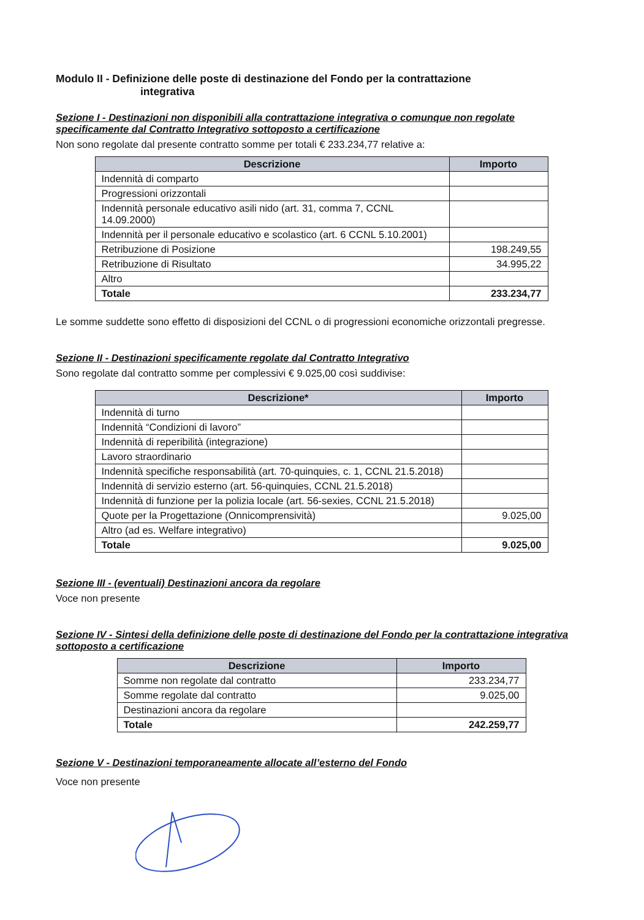Modulo II - Definizione delle poste di destinazione del Fondo per la contrattazione
integrativa
Sezione I - Destinazioni non disponibili alla contrattazione integrativa o comunque non regolate specificamente dal Contratto Integrativo sottoposto a certificazione
Non sono regolate dal presente contratto somme per totali € 233.234,77 relative a:
| Descrizione | Importo |
| --- | --- |
| Indennità di comparto | |
| Progressioni orizzontali | |
| Indennità personale educativo asili nido (art. 31, comma 7, CCNL 14.09.2000) | |
| Indennità per il personale educativo e scolastico (art. 6 CCNL 5.10.2001) | |
| Retribuzione di Posizione | 198.249,55 |
| Retribuzione di Risultato | 34.995,22 |
| Altro | |
| Totale | 233.234,77 |
Le somme suddette sono effetto di disposizioni del CCNL o di progressioni economiche orizzontali pregresse.
Sezione II - Destinazioni specificamente regolate dal Contratto Integrativo
Sono regolate dal contratto somme per complessivi € 9.025,00 così suddivise:
| Descrizione* | Importo |
| --- | --- |
| Indennità di turno | |
| Indennità “Condizioni di lavoro” | |
| Indennità di reperibilità (integrazione) | |
| Lavoro straordinario | |
| Indennità specifiche responsabilità (art. 70-quinquies, c. 1, CCNL 21.5.2018) | |
| Indennità di servizio esterno (art. 56-quinquies, CCNL 21.5.2018) | |
| Indennità di funzione per la polizia locale (art. 56-sexies, CCNL 21.5.2018) | |
| Quote per la Progettazione (Onnicomprensività) | 9.025,00 |
| Altro (ad es. Welfare integrativo) | |
| Totale | 9.025,00 |
Sezione III - (eventuali) Destinazioni ancora da regolare
Voce non presente
Sezione IV - Sintesi della definizione delle poste di destinazione del Fondo per la contrattazione integrativa sottoposto a certificazione
| Descrizione | Importo |
| --- | --- |
| Somme non regolate dal contratto | 233.234,77 |
| Somme regolate dal contratto | 9.025,00 |
| Destinazioni ancora da regolare | |
| Totale | 242.259,77 |
Sezione V - Destinazioni temporaneamente allocate all’esterno del Fondo
Voce non presente